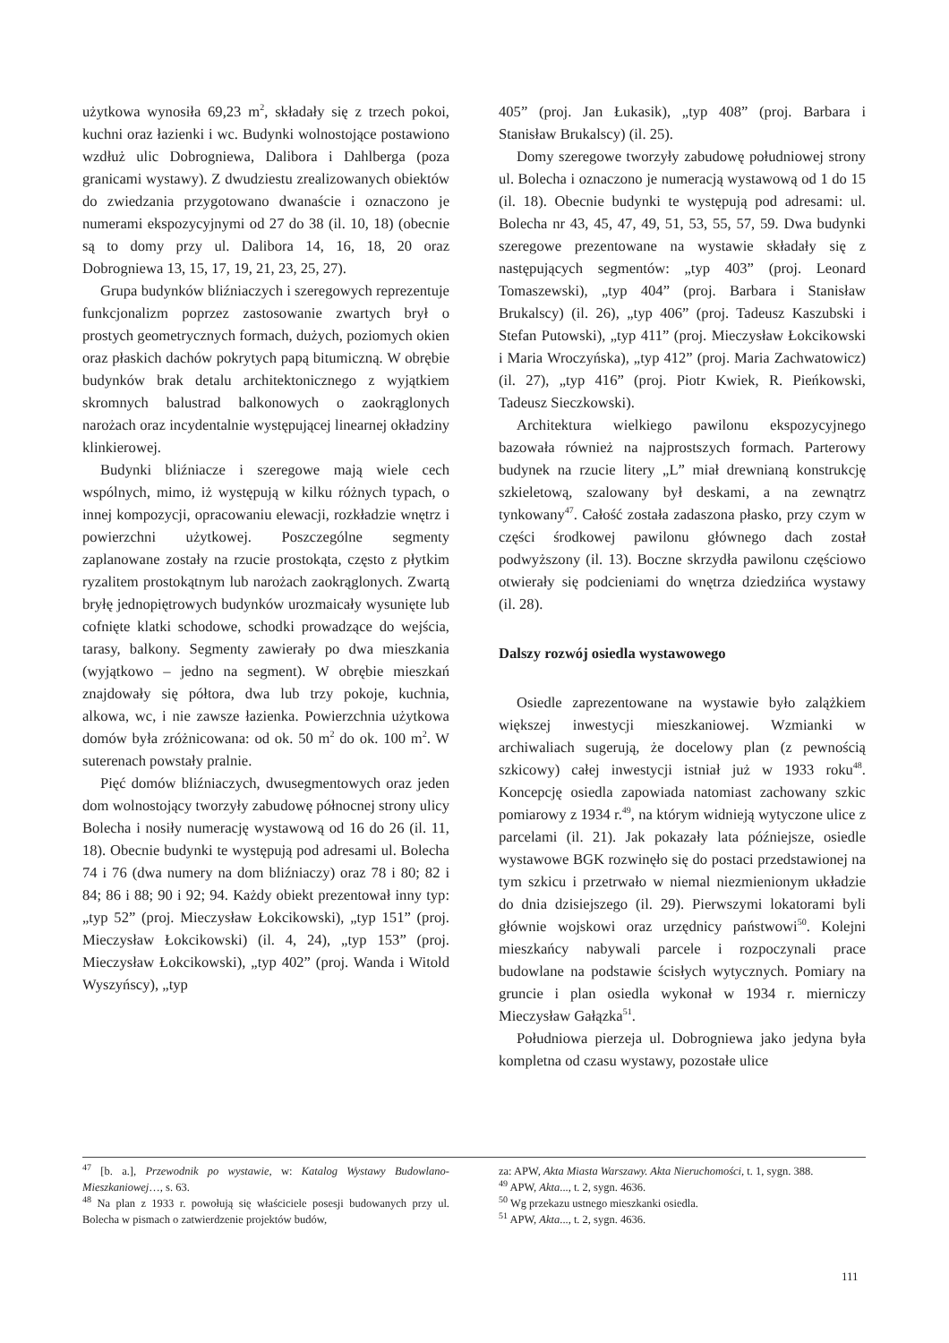użytkowa wynosiła 69,23 m<sup>2</sup>, składały się z trzech pokoi, kuchni oraz łazienki i wc. Budynki wolnostojące postawiono wzdłuż ulic Dobrogniewa, Dalibora i Dahlberga (poza granicami wystawy). Z dwudziestu zrealizowanych obiektów do zwiedzania przygotowano dwanaście i oznaczono je numerami ekspozycyjnymi od 27 do 38 (il. 10, 18) (obecnie są to domy przy ul. Dalibora 14, 16, 18, 20 oraz Dobrogniewa 13, 15, 17, 19, 21, 23, 25, 27).
Grupa budynków bliźniaczych i szeregowych reprezentuje funkcjonalizm poprzez zastosowanie zwartych brył o prostych geometrycznych formach, dużych, poziomych okien oraz płaskich dachów pokrytych papą bitumiczną. W obrębie budynków brak detalu architektonicznego z wyjątkiem skromnych balustrad balkonowych o zaokrąglonych narożach oraz incydentalnie występującej linearnej okładziny klinkierowej.
Budynki bliźniacze i szeregowe mają wiele cech wspólnych, mimo, iż występują w kilku różnych typach, o innej kompozycji, opracowaniu elewacji, rozkładzie wnętrz i powierzchni użytkowej. Poszczególne segmenty zaplanowane zostały na rzucie prostokąta, często z płytkim ryzalitem prostokątnym lub narożach zaokrąglonych. Zwartą bryłę jednopiętrowych budynków urozmaicały wysunięte lub cofnięte klatki schodowe, schodki prowadzące do wejścia, tarasy, balkony. Segmenty zawierały po dwa mieszkania (wyjątkowo – jedno na segment). W obrębie mieszkań znajdowały się półtora, dwa lub trzy pokoje, kuchnia, alkowa, wc, i nie zawsze łazienka. Powierzchnia użytkowa domów była zróżnicowana: od ok. 50 m<sup>2</sup> do ok. 100 m<sup>2</sup>. W suterenach powstały pralnie.
Pięć domów bliźniaczych, dwusegmentowych oraz jeden dom wolnostojący tworzyły zabudowę północnej strony ulicy Bolecha i nosiły numerację wystawową od 16 do 26 (il. 11, 18). Obecnie budynki te występują pod adresami ul. Bolecha 74 i 76 (dwa numery na dom bliźniaczy) oraz 78 i 80; 82 i 84; 86 i 88; 90 i 92; 94. Każdy obiekt prezentował inny typ: „typ 52” (proj. Mieczysław Łokcikowski), „typ 151” (proj. Mieczysław Łokcikowski) (il. 4, 24), „typ 153” (proj. Mieczysław Łokcikowski), „typ 402” (proj. Wanda i Witold Wyszyńscy), „typ
405” (proj. Jan Łukasik), „typ 408” (proj. Barbara i Stanisław Brukalscy) (il. 25).
Domy szeregowe tworzyły zabudowę południowej strony ul. Bolecha i oznaczono je numeracją wystawową od 1 do 15 (il. 18). Obecnie budynki te występują pod adresami: ul. Bolecha nr 43, 45, 47, 49, 51, 53, 55, 57, 59. Dwa budynki szeregowe prezentowane na wystawie składały się z następujących segmentów: „typ 403” (proj. Leonard Tomaszewski), „typ 404” (proj. Barbara i Stanisław Brukalscy) (il. 26), „typ 406” (proj. Tadeusz Kaszubski i Stefan Putowski), „typ 411” (proj. Mieczysław Łokcikowski i Maria Wroczyńska), „typ 412” (proj. Maria Zachwatowicz) (il. 27), „typ 416” (proj. Piotr Kwiek, R. Pieńkowski, Tadeusz Sieczkowski).
Architektura wielkiego pawilonu ekspozycyjnego bazowała również na najprostszych formach. Parterowy budynek na rzucie litery „L” miał drewnianą konstrukcję szkieletową, szalowany był deskami, a na zewnątrz tynkowany<sup>47</sup>. Całość została zadaszona płasko, przy czym w części środkowej pawilonu głównego dach został podwyższony (il. 13). Boczne skrzydła pawilonu częściowo otwierały się podcieniami do wnętrza dziedzińca wystawy (il. 28).
Dalszy rozwój osiedla wystawowego
Osiedle zaprezentowane na wystawie było zalążkiem większej inwestycji mieszkaniowej. Wzmianki w archiwaliach sugerują, że docelowy plan (z pewnością szkicowy) całej inwestycji istniał już w 1933 roku<sup>48</sup>. Koncepcję osiedla zapowiada natomiast zachowany szkic pomiarowy z 1934 r.<sup>49</sup>, na którym widnieją wytyczone ulice z parcelami (il. 21). Jak pokazały lata późniejsze, osiedle wystawowe BGK rozwinęło się do postaci przedstawionej na tym szkicu i przetrwało w niemal niezmienionym układzie do dnia dzisiejszego (il. 29). Pierwszymi lokatorami byli głównie wojskowi oraz urzędnicy państwowi<sup>50</sup>. Kolejni mieszkańcy nabywali parcele i rozpoczynali prace budowlane na podstawie ścisłych wytycznych. Pomiary na gruncie i plan osiedla wykonał w 1934 r. mierniczy Mieczysław Gałązka<sup>51</sup>.
Południowa pierzeja ul. Dobrogniewa jako jedyna była kompletna od czasu wystawy, pozostałe ulice
<sup>47</sup> [b. a.], Przewodnik po wystawie, w: Katalog Wystawy Budowlano-Mieszkaniowej…, s. 63.
<sup>48</sup> Na plan z 1933 r. powołują się właściciele posesji budowanych przy ul. Bolecha w pismach o zatwierdzenie projektów budów,
za: APW, Akta Miasta Warszawy. Akta Nieruchomości, t. 1, sygn. 388.
<sup>49</sup> APW, Akta..., t. 2, sygn. 4636.
<sup>50</sup> Wg przekazu ustnego mieszkanki osiedla.
<sup>51</sup> APW, Akta..., t. 2, sygn. 4636.
111